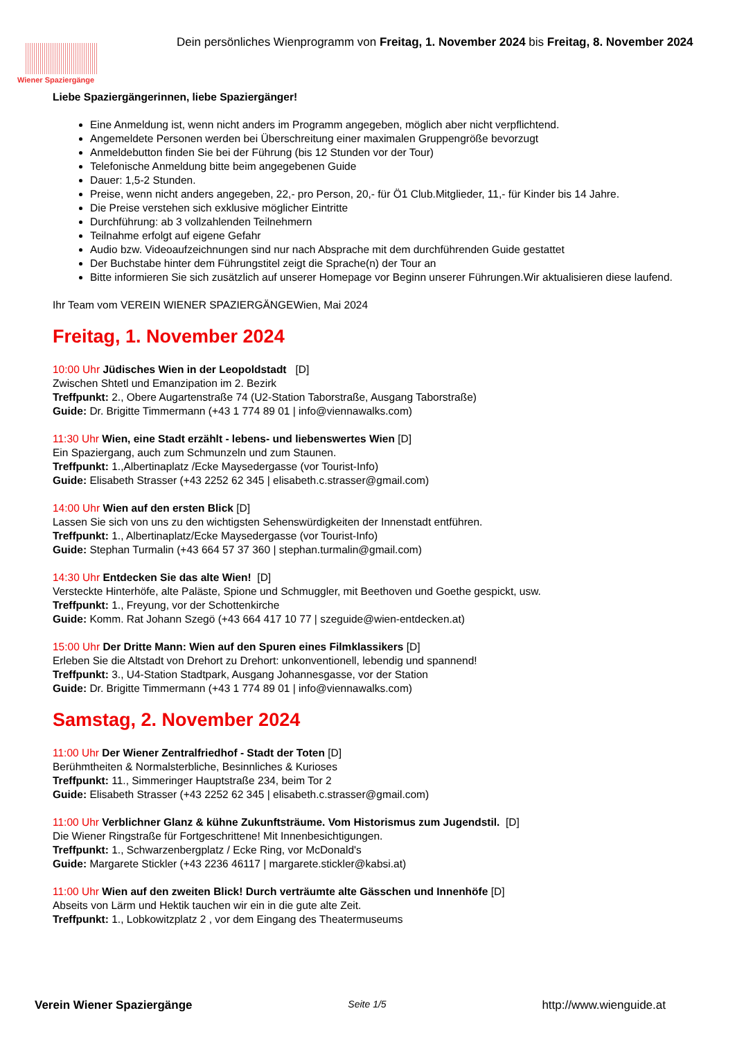Wiener Spaziergänge
Dein persönliches Wienprogramm von Freitag, 1. November 2024 bis Freitag, 8. November 2024
Liebe Spaziergängerinnen, liebe Spaziergänger!
Eine Anmeldung ist, wenn nicht anders im Programm angegeben, möglich aber nicht verpflichtend.
Angemeldete Personen werden bei Überschreitung einer maximalen Gruppengröße bevorzugt
Anmeldebutton finden Sie bei der Führung (bis 12 Stunden vor der Tour)
Telefonische Anmeldung bitte beim angegebenen Guide
Dauer: 1,5-2 Stunden.
Preise, wenn nicht anders angegeben, 22,- pro Person, 20,- für Ö1 Club.Mitglieder, 11,- für Kinder bis 14 Jahre.
Die Preise verstehen sich exklusive möglicher Eintritte
Durchführung: ab 3 vollzahlenden Teilnehmern
Teilnahme erfolgt auf eigene Gefahr
Audio bzw. Videoaufzeichnungen sind nur nach Absprache mit dem durchführenden Guide gestattet
Der Buchstabe hinter dem Führungstitel zeigt die Sprache(n) der Tour an
Bitte informieren Sie sich zusätzlich auf unserer Homepage vor Beginn unserer Führungen.Wir aktualisieren diese laufend.
Ihr Team vom VEREIN WIENER SPAZIERGÄNGEWien, Mai 2024
Freitag, 1. November 2024
10:00 Uhr Jüdisches Wien in der Leopoldstadt [D]
Zwischen Shtetl und Emanzipation im 2. Bezirk
Treffpunkt: 2., Obere Augartenstraße 74 (U2-Station Taborstraße, Ausgang Taborstraße)
Guide: Dr. Brigitte Timmermann (+43 1 774 89 01 | info@viennawalks.com)
11:30 Uhr Wien, eine Stadt erzählt - lebens- und liebenswertes Wien [D]
Ein Spaziergang, auch zum Schmunzeln und zum Staunen.
Treffpunkt: 1.,Albertinaplatz /Ecke Maysedergasse (vor Tourist-Info)
Guide: Elisabeth Strasser (+43 2252 62 345 | elisabeth.c.strasser@gmail.com)
14:00 Uhr Wien auf den ersten Blick [D]
Lassen Sie sich von uns zu den wichtigsten Sehenswürdigkeiten der Innenstadt entführen.
Treffpunkt: 1., Albertinaplatz/Ecke Maysedergasse (vor Tourist-Info)
Guide: Stephan Turmalin (+43 664 57 37 360 | stephan.turmalin@gmail.com)
14:30 Uhr Entdecken Sie das alte Wien! [D]
Versteckte Hinterhöfe, alte Paläste, Spione und Schmuggler, mit Beethoven und Goethe gespickt, usw.
Treffpunkt: 1., Freyung, vor der Schottenkirche
Guide: Komm. Rat Johann Szegö (+43 664 417 10 77 | szeguide@wien-entdecken.at)
15:00 Uhr Der Dritte Mann: Wien auf den Spuren eines Filmklassikers [D]
Erleben Sie die Altstadt von Drehort zu Drehort: unkonventionell, lebendig und spannend!
Treffpunkt: 3., U4-Station Stadtpark, Ausgang Johannesgasse, vor der Station
Guide: Dr. Brigitte Timmermann (+43 1 774 89 01 | info@viennawalks.com)
Samstag, 2. November 2024
11:00 Uhr Der Wiener Zentralfriedhof - Stadt der Toten [D]
Berühmtheiten & Normalsterbliche, Besinnliches & Kurioses
Treffpunkt: 11., Simmeringer Hauptstraße 234, beim Tor 2
Guide: Elisabeth Strasser (+43 2252 62 345 | elisabeth.c.strasser@gmail.com)
11:00 Uhr Verblichner Glanz & kühne Zukunftsträume. Vom Historismus zum Jugendstil. [D]
Die Wiener Ringstraße für Fortgeschrittene! Mit Innenbesichtigungen.
Treffpunkt: 1., Schwarzenbergplatz / Ecke Ring, vor McDonald's
Guide: Margarete Stickler (+43 2236 46117 | margarete.stickler@kabsi.at)
11:00 Uhr Wien auf den zweiten Blick! Durch verträumte alte Gässchen und Innenhöfe [D]
Abseits von Lärm und Hektik tauchen wir ein in die gute alte Zeit.
Treffpunkt: 1., Lobkowitzplatz 2 , vor dem Eingang des Theatermuseums
Verein Wiener Spaziergänge Seite 1/5 http://www.wienguide.at